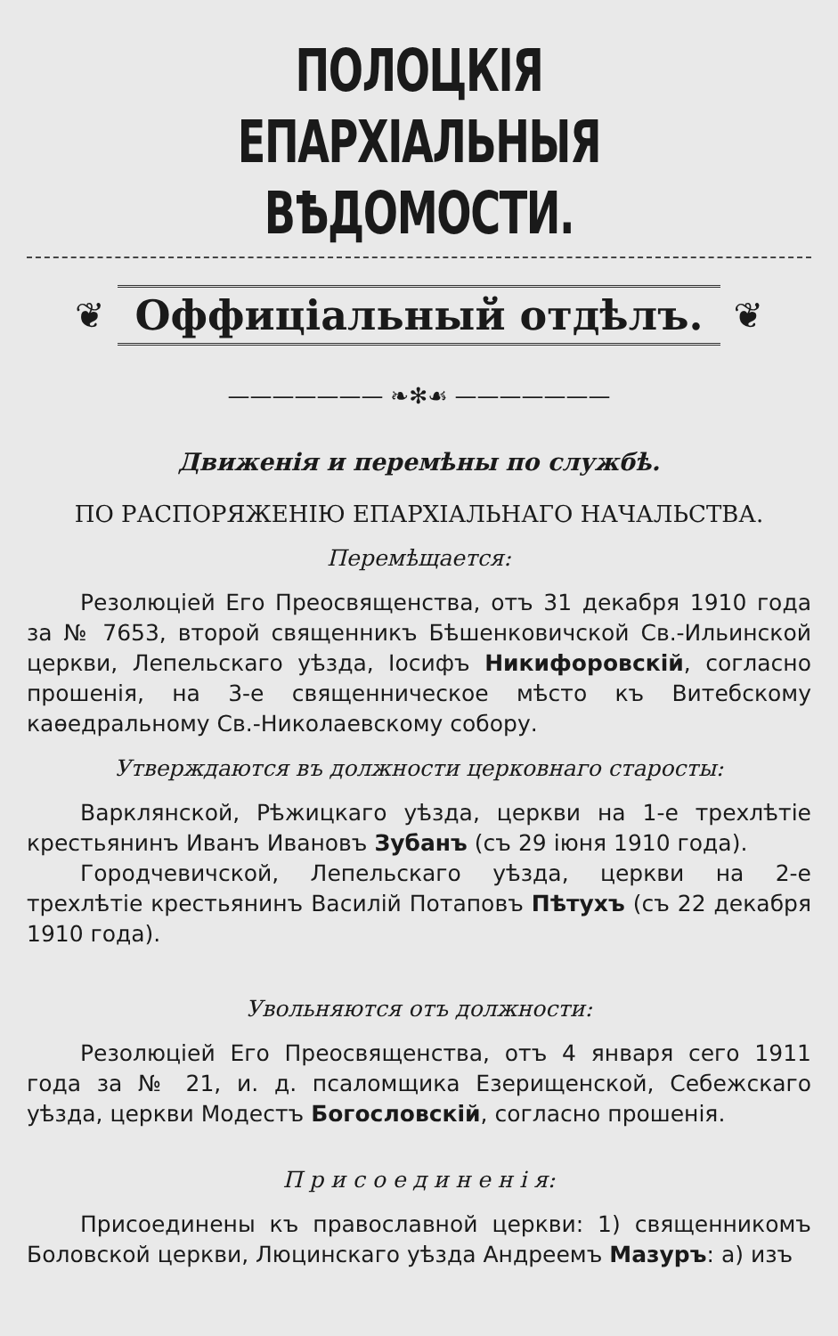ПОЛОЦКІЯ ЕПАРХІАЛЬНЫЯ ВѢДОМОСТИ.
❦
Оффиціальный отдѣлъ.
❦
——————— ❧✻☙ ———————
Движенія и перемѣны по службѣ.
ПО РАСПОРЯЖЕНІЮ ЕПАРХІАЛЬНАГО НАЧАЛЬСТВА.
Перемѣщается:
Резолюціей Его Преосвященства, отъ 31 декабря 1910 года за № 7653, второй священникъ Бѣшенковичской Св.-Ильинской церкви, Лепельскаго уѣзда, Іосифъ Никифоровскій, согласно прошенія, на 3-е священническое мѣсто къ Витебскому каѳедральному Св.-Николаевскому собору.
Утверждаются въ должности церковнаго старосты:
Варклянской, Рѣжицкаго уѣзда, церкви на 1-е трехлѣтіе крестьянинъ Иванъ Ивановъ Зубанъ (съ 29 іюня 1910 года).
Городчевичской, Лепельскаго уѣзда, церкви на 2-е трехлѣтіе крестьянинъ Василій Потаповъ Пѣтухъ (съ 22 декабря 1910 года).
Увольняются отъ должности:
Резолюціей Его Преосвященства, отъ 4 января сего 1911 года за № 21, и. д. псаломщика Езерищенской, Себежскаго уѣзда, церкви Модестъ Богословскій, согласно прошенія.
П р и с о е д и н е н і я:
Присоединены къ православной церкви: 1) священникомъ Боловской церкви, Люцинскаго уѣзда Андреемъ Мазуръ: а) изъ